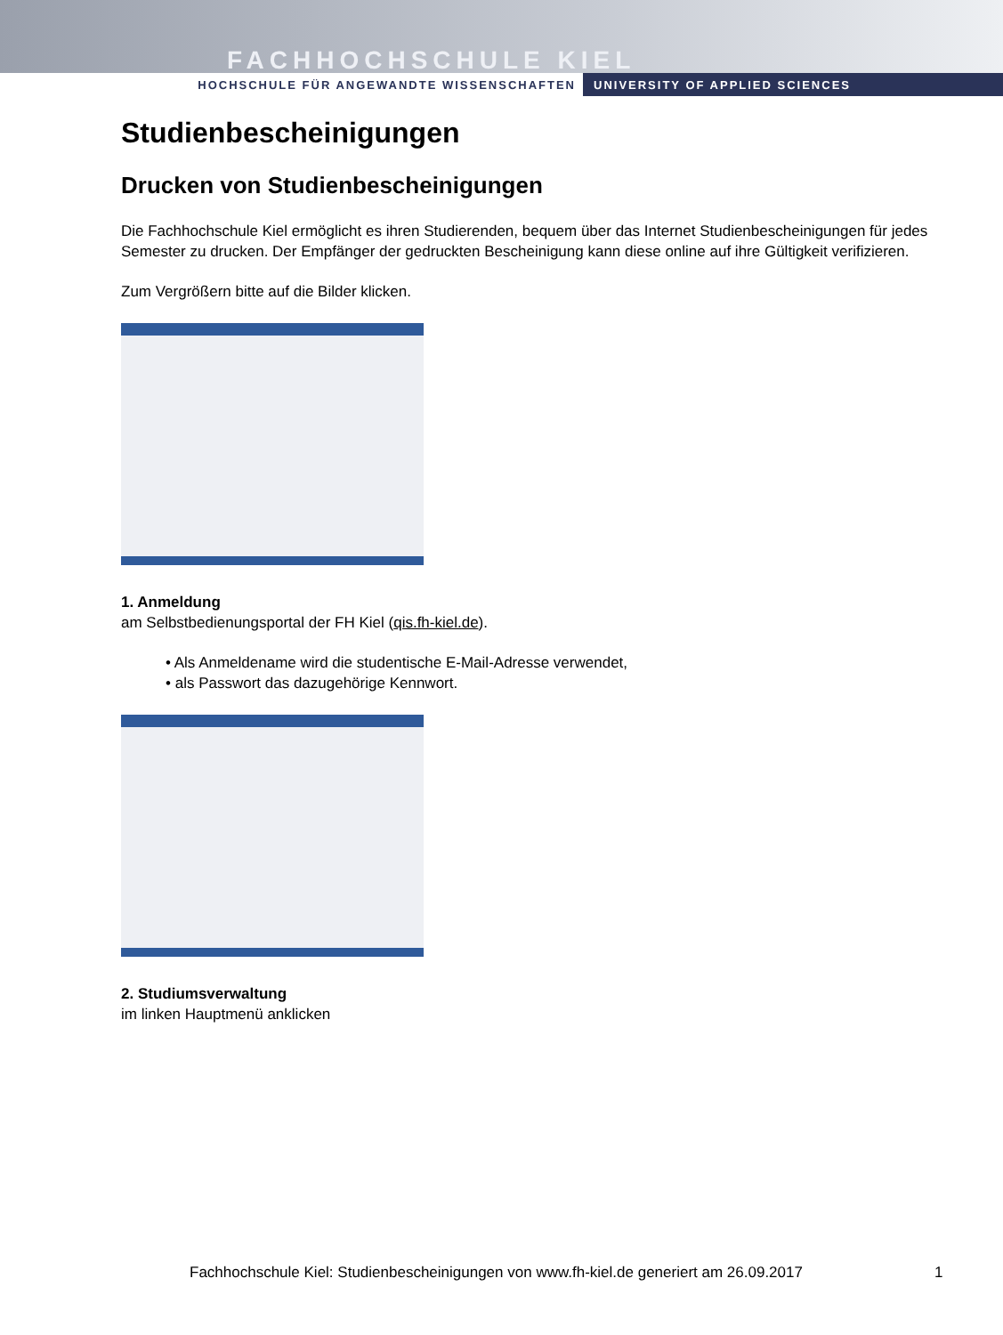FACHHOCHSCHULE KIEL
HOCHSCHULE FÜR ANGEWANDTE WISSENSCHAFTEN UNIVERSITY OF APPLIED SCIENCES
Studienbescheinigungen
Drucken von Studienbescheinigungen
Die Fachhochschule Kiel ermöglicht es ihren Studierenden, bequem über das Internet Studienbescheinigungen für jedes Semester zu drucken. Der Empfänger der gedruckten Bescheinigung kann diese online auf ihre Gültigkeit verifizieren.
Zum Vergrößern bitte auf die Bilder klicken.
1. Anmeldung
am Selbstbedienungsportal der FH Kiel (qis.fh-kiel.de).
• Als Anmeldename wird die studentische E-Mail-Adresse verwendet,
• als Passwort das dazugehörige Kennwort.
2. Studiumsverwaltung
im linken Hauptmenü anklicken
Fachhochschule Kiel: Studienbescheinigungen von www.fh-kiel.de generiert am 26.09.2017
1